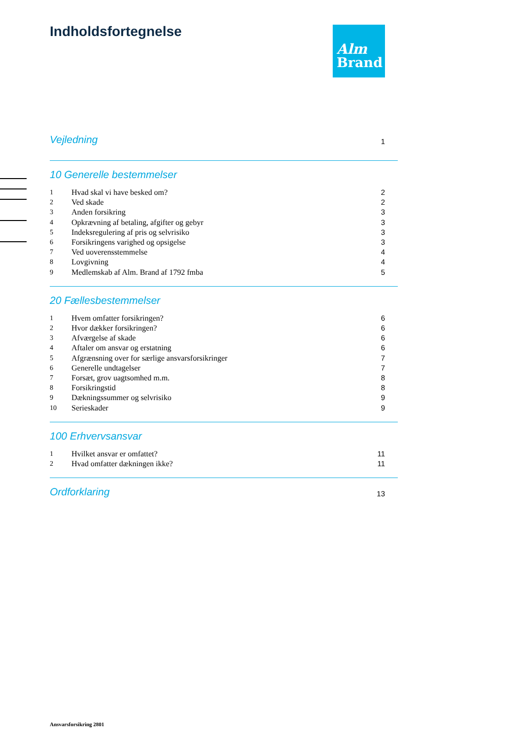Indholdsfortegnelse
Alm
Brand
Vejledning 1
10 Generelle bestemmelser
1 Hvad skal vi have besked om? 2
2 Ved skade 2
3 Anden forsikring 3
4 Opkrævning af betaling, afgifter og gebyr 3
5 Indeksregulering af pris og selvrisiko 3
6 Forsikringens varighed og opsigelse 3
7 Ved uoverensstemmelse 4
8 Lovgivning 4
9 Medlemskab af Alm. Brand af 1792 fmba 5
20 Fællesbestemmelser
1 Hvem omfatter forsikringen? 6
2 Hvor dækker forsikringen? 6
3 Afværgelse af skade 6
4 Aftaler om ansvar og erstatning 6
5 Afgrænsning over for særlige ansvarsforsikringer 7
6 Generelle undtagelser 7
7 Forsæt, grov uagtsomhed m.m. 8
8 Forsikringstid 8
9 Dækningssummer og selvrisiko 9
10 Serieskader 9
100 Erhvervsansvar
1 Hvilket ansvar er omfattet? 11
2 Hvad omfatter dækningen ikke? 11
Ordforklaring 13
Ansvarsforsikring 2801